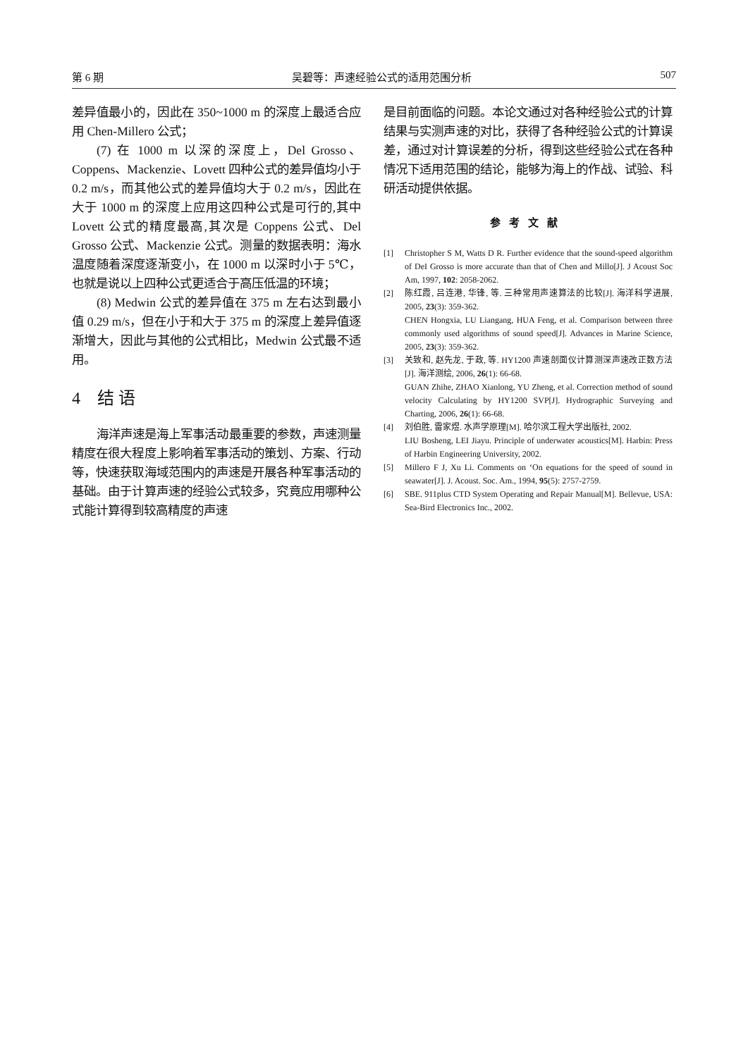第 6 期 吴碧等：声速经验公式的适用范围分析 507
差异值最小的，因此在 350~1000 m 的深度上最适合应用 Chen-Millero 公式；
(7) 在 1000 m 以深的深度上，Del Grosso、Coppens、Mackenzie、Lovett 四种公式的差异值均小于 0.2 m/s，而其他公式的差异值均大于 0.2 m/s，因此在大于 1000 m 的深度上应用这四种公式是可行的,其中 Lovett 公式的精度最高,其次是 Coppens 公式、Del Grosso 公式、Mackenzie 公式。测量的数据表明：海水温度随着深度逐渐变小，在 1000 m 以深时小于 5℃，也就是说以上四种公式更适合于高压低温的环境；
(8) Medwin 公式的差异值在 375 m 左右达到最小值 0.29 m/s，但在小于和大于 375 m 的深度上差异值逐渐增大，因此与其他的公式相比，Medwin 公式最不适用。
4　结 语
海洋声速是海上军事活动最重要的参数，声速测量精度在很大程度上影响着军事活动的策划、方案、行动等，快速获取海域范围内的声速是开展各种军事活动的基础。由于计算声速的经验公式较多，究竟应用哪种公式能计算得到较高精度的声速
是目前面临的问题。本论文通过对各种经验公式的计算结果与实测声速的对比，获得了各种经验公式的计算误差，通过对计算误差的分析，得到这些经验公式在各种情况下适用范围的结论，能够为海上的作战、试验、科研活动提供依据。
参考文献
[1] Christopher S M, Watts D R. Further evidence that the sound-speed algorithm of DeI Grosso is more accurate than that of Chen and Millo[J]. J Acoust Soc Am, 1997, 102: 2058-2062.
[2] 陈红霞, 吕连港, 华锋, 等. 三种常用声速算法的比较[J]. 海洋科学进展, 2005, 23(3): 359-362.
CHEN Hongxia, LU Liangang, HUA Feng, et al. Comparison between three commonly used algorithms of sound speed[J]. Advances in Marine Science, 2005, 23(3): 359-362.
[3] 关致和, 赵先龙, 于政, 等. HY1200 声速剖面仪计算测深声速改正数方法[J]. 海洋测绘, 2006, 26(1): 66-68.
GUAN Zhihe, ZHAO Xianlong, YU Zheng, et al. Correction method of sound velocity Calculating by HY1200 SVP[J]. Hydrographic Surveying and Charting, 2006, 26(1): 66-68.
[4] 刘伯胜, 雷家煜. 水声学原理[M]. 哈尔滨工程大学出版社, 2002.
LIU Bosheng, LEI Jiayu. Principle of underwater acoustics[M]. Harbin: Press of Harbin Engineering University, 2002.
[5] Millero F J, Xu Li. Comments on ‘On equations for the speed of sound in seawater[J]. J. Acoust. Soc. Am., 1994, 95(5): 2757-2759.
[6] SBE. 911plus CTD System Operating and Repair Manual[M]. Bellevue, USA: Sea-Bird Electronics Inc., 2002.